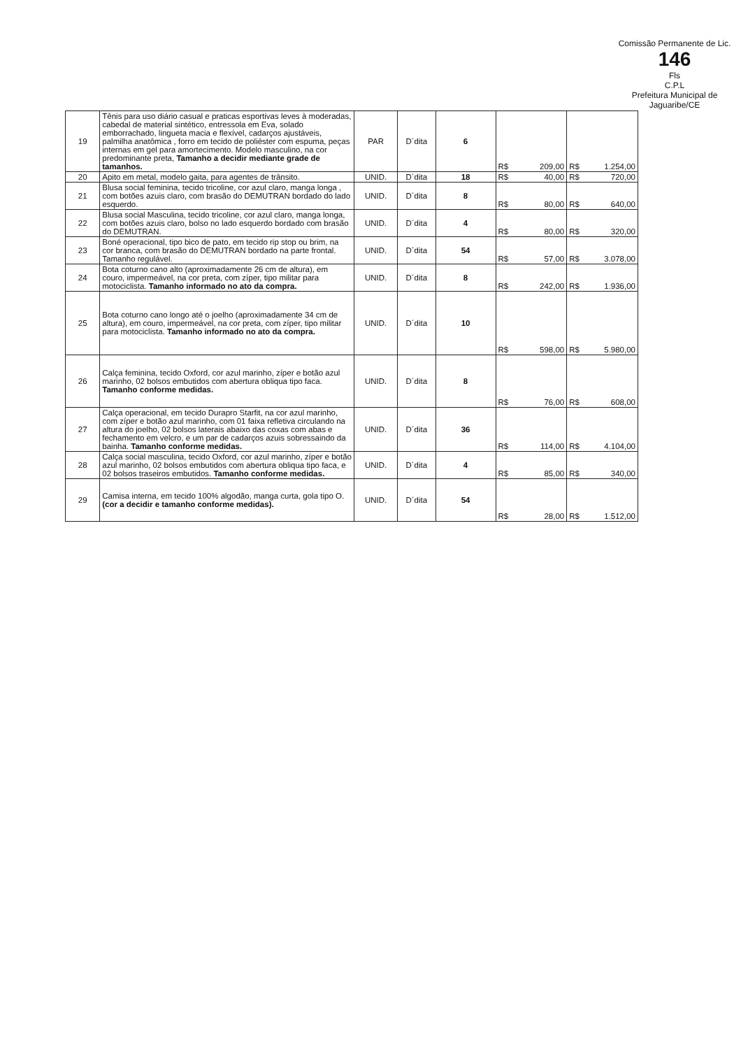Comissão Permanente de Lic.
146
Fls
C.P.L
Prefeitura Municipal de Jaguaribe/CE
| 19 | Tênis para uso diário casual e praticas esportivas leves à moderadas, cabedal de material sintético, entressola em Eva, solado emborrachado, lingueta macia e flexível, cadarços ajustáveis, palmilha anatômica , forro em tecido de poliéster com espuma, peças internas em gel para amortecimento. Modelo masculino, na cor predominante preta, Tamanho a decidir mediante grade de tamanhos. | PAR | D´dita | 6 | R$ 209,00 | R$ 1.254,00 |
| 20 | Apito em metal, modelo gaita, para agentes de trânsito. | UNID. | D´dita | 18 | R$ 40,00 | R$ 720,00 |
| 21 | Blusa social feminina, tecido tricoline, cor azul claro, manga longa , com botões azuis claro, com brasão do DEMUTRAN bordado do lado esquerdo. | UNID. | D´dita | 8 | R$ 80,00 | R$ 640,00 |
| 22 | Blusa social Masculina, tecido tricoline, cor azul claro, manga longa, com botões azuis claro, bolso no lado esquerdo bordado com brasão do DEMUTRAN. | UNID. | D´dita | 4 | R$ 80,00 | R$ 320,00 |
| 23 | Boné operacional, tipo bico de pato, em tecido rip stop ou brim, na cor branca, com brasão do DEMUTRAN bordado na parte frontal. Tamanho regulável. | UNID. | D´dita | 54 | R$ 57,00 | R$ 3.078,00 |
| 24 | Bota coturno cano alto (aproximadamente 26 cm de altura), em couro, impermeável, na cor preta, com zíper, tipo militar para motociclista. Tamanho informado no ato da compra. | UNID. | D´dita | 8 | R$ 242,00 | R$ 1.936,00 |
| 25 | Bota coturno cano longo até o joelho (aproximadamente 34 cm de altura), em couro, impermeável, na cor preta, com zíper, tipo militar para motociclista. Tamanho informado no ato da compra. | UNID. | D´dita | 10 | R$ 598,00 | R$ 5.980,00 |
| 26 | Calça feminina, tecido Oxford, cor azul marinho, zíper e botão azul marinho, 02 bolsos embutidos com abertura obliqua tipo faca. Tamanho conforme medidas. | UNID. | D´dita | 8 | R$ 76,00 | R$ 608,00 |
| 27 | Calça operacional, em tecido Durapro Starfit, na cor azul marinho, com zíper e botão azul marinho, com 01 faixa refletiva circulando na altura do joelho, 02 bolsos laterais abaixo das coxas com abas e fechamento em velcro, e um par de cadarços azuis sobressaindo da bainha. Tamanho conforme medidas. | UNID. | D´dita | 36 | R$ 114,00 | R$ 4.104,00 |
| 28 | Calça social masculina, tecido Oxford, cor azul marinho, zíper e botão azul marinho, 02 bolsos embutidos com abertura obliqua tipo faca, e 02 bolsos traseiros embutidos. Tamanho conforme medidas. | UNID. | D´dita | 4 | R$ 85,00 | R$ 340,00 |
| 29 | Camisa interna, em tecido 100% algodão, manga curta, gola tipo O. (cor a decidir e tamanho conforme medidas). | UNID. | D´dita | 54 | R$ 28,00 | R$ 1.512,00 |